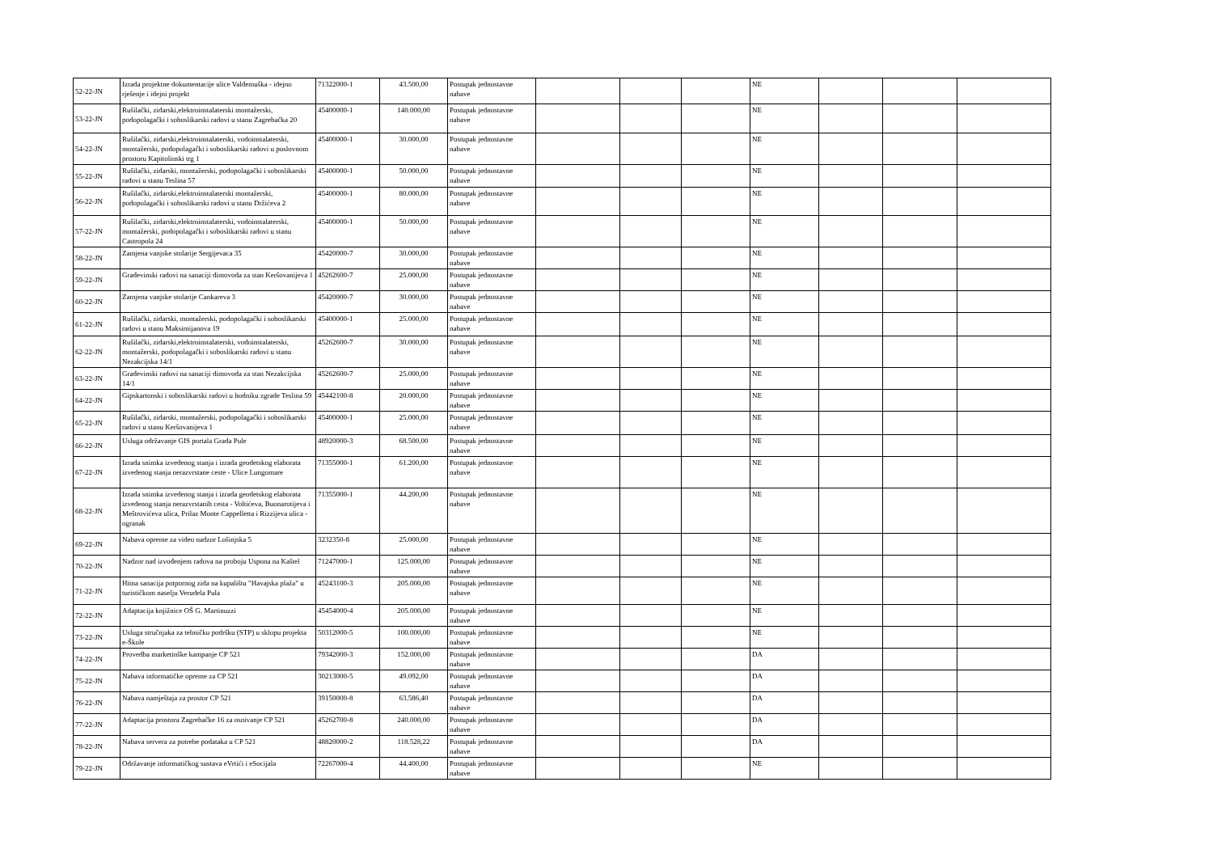| 52-22-JN | Izrada projektne dokumentacije ulice Valdemuška - idejno rješenje i idejni projekt | 71322000-1 | 43.500,00 | Postupak jednostavne nabave | | | | NE | | | |
| 53-22-JN | Rušilački, zidarski,elektroinstalaterski montažerski, podopolagački i soboslikarski radovi u stanu Zagrebačka 20 | 45400000-1 | 140.000,00 | Postupak jednostavne nabave | | | | NE | | | |
| 54-22-JN | Rušilački, zidarski,elektroinstalaterski, vodoinstalaterski, montažerski, podopolagački i soboslikarski radovi u poslovnom prostoru Kapitolinski trg 1 | 45400000-1 | 30.000,00 | Postupak jednostavne nabave | | | | NE | | | |
| 55-22-JN | Rušilački, zidarski, montažerski, podopolagački i soboslikarski radovi u stanu Teslina 57 | 45400000-1 | 50.000,00 | Postupak jednostavne nabave | | | | NE | | | |
| 56-22-JN | Rušilački, zidarski,elektroinstalaterski montažerski, podopolagački i soboslikarski radovi u stanu Držićeva 2 | 45400000-1 | 80.000,00 | Postupak jednostavne nabave | | | | NE | | | |
| 57-22-JN | Rušilački, zidarski,elektroinstalaterski, vodoinstalaterski, montažerski, podopolagački i soboslikarski radovi u stanu Castropola 24 | 45400000-1 | 50.000,00 | Postupak jednostavne nabave | | | | NE | | | |
| 58-22-JN | Zamjena vanjske stolarije Sergijevaca 35 | 45420000-7 | 30.000,00 | Postupak jednostavne nabave | | | | NE | | | |
| 59-22-JN | Građevinski radovi na sanaciji dimovoda za stan Keršovanijeva 1 | 45262600-7 | 25.000,00 | Postupak jednostavne nabave | | | | NE | | | |
| 60-22-JN | Zamjena vanjske stolarije Cankareva 3 | 45420000-7 | 30.000,00 | Postupak jednostavne nabave | | | | NE | | | |
| 61-22-JN | Rušilački, zidarski, montažerski, podopolagački i soboslikarski radovi u stanu Maksimijanova 19 | 45400000-1 | 25.000,00 | Postupak jednostavne nabave | | | | NE | | | |
| 62-22-JN | Rušilački, zidarski,elektroinstalaterski, vodoinstalaterski, montažerski, podopolagački i soboslikarski radovi u stanu Nezakcijska 14/1 | 45262600-7 | 30.000,00 | Postupak jednostavne nabave | | | | NE | | | |
| 63-22-JN | Građevinski radovi na sanaciji dimovoda za stan Nezakcijska 14/1 | 45262600-7 | 25.000,00 | Postupak jednostavne nabave | | | | NE | | | |
| 64-22-JN | Gipskartonski i soboslikarski radovi u hodniku zgrade Teslina 59 | 45442100-8 | 20.000,00 | Postupak jednostavne nabave | | | | NE | | | |
| 65-22-JN | Rušilački, zidarski, montažerski, podopolagački i soboslikarski radovi u stanu Keršovanijeva 1 | 45400000-1 | 25.000,00 | Postupak jednostavne nabave | | | | NE | | | |
| 66-22-JN | Usluga održavanje GIS portala Grada Pule | 48920000-3 | 68.500,00 | Postupak jednostavne nabave | | | | NE | | | |
| 67-22-JN | Izrada snimka izvedenog stanja i izrada geodetskog elaborata izvedenog stanja nerazvrstane ceste - Ulice Lungomare | 71355000-1 | 61.200,00 | Postupak jednostavne nabave | | | | NE | | | |
| 68-22-JN | Izrada snimka izvedenog stanja i izrada geodetskog elaborata izvedenog stanja nerazvrstanih cesta - Voltićeva, Buonarotijeva i Meštrovićeva ulica, Prilaz Monte Cappelletta i Rizzijeva ulica - ogranak | 71355000-1 | 44.200,00 | Postupak jednostavne nabave | | | | NE | | | |
| 69-22-JN | Nabava opreme za video nadzor Lošinjska 5 | 3232350-8 | 25.000,00 | Postupak jednostavne nabave | | | | NE | | | |
| 70-22-JN | Nadzor nad izvođenjem radova na proboju Uspona na Kaštel | 71247000-1 | 125.000,00 | Postupak jednostavne nabave | | | | NE | | | |
| 71-22-JN | Hitna sanacija potpornog zida na kupalištu "Havajska plaža" u turističkom naselju Verudela Pula | 45243100-3 | 205.000,00 | Postupak jednostavne nabave | | | | NE | | | |
| 72-22-JN | Adaptacija knjižnice OŠ G. Martinuzzi | 45454000-4 | 205.000,00 | Postupak jednostavne nabave | | | | NE | | | |
| 73-22-JN | Usluga stručnjaka za tehničku podršku (STP) u sklopu projekta e-Škole | 50312000-5 | 100.000,00 | Postupak jednostavne nabave | | | | NE | | | |
| 74-22-JN | Provedba marketinške kampanje CP 521 | 79342000-3 | 152.000,00 | Postupak jednostavne nabave | | | | DA | | | |
| 75-22-JN | Nabava informatičke opreme za CP 521 | 30213000-5 | 49.092,00 | Postupak jednostavne nabave | | | | DA | | | |
| 76-22-JN | Nabava namještaja za prostor CP 521 | 39150000-8 | 63.586,40 | Postupak jednostavne nabave | | | | DA | | | |
| 77-22-JN | Adaptacija prostora Zagrebačke 16 za osnivanje CP 521 | 45262700-8 | 240.000,00 | Postupak jednostavne nabave | | | | DA | | | |
| 78-22-JN | Nabava servera za potrebe podataka u CP 521 | 48820000-2 | 118.528,22 | Postupak jednostavne nabave | | | | DA | | | |
| 79-22-JN | Održavanje informatičkog sustava eVrtići i eSocijala | 72267000-4 | 44.400,00 | Postupak jednostavne nabave | | | | NE | | | |